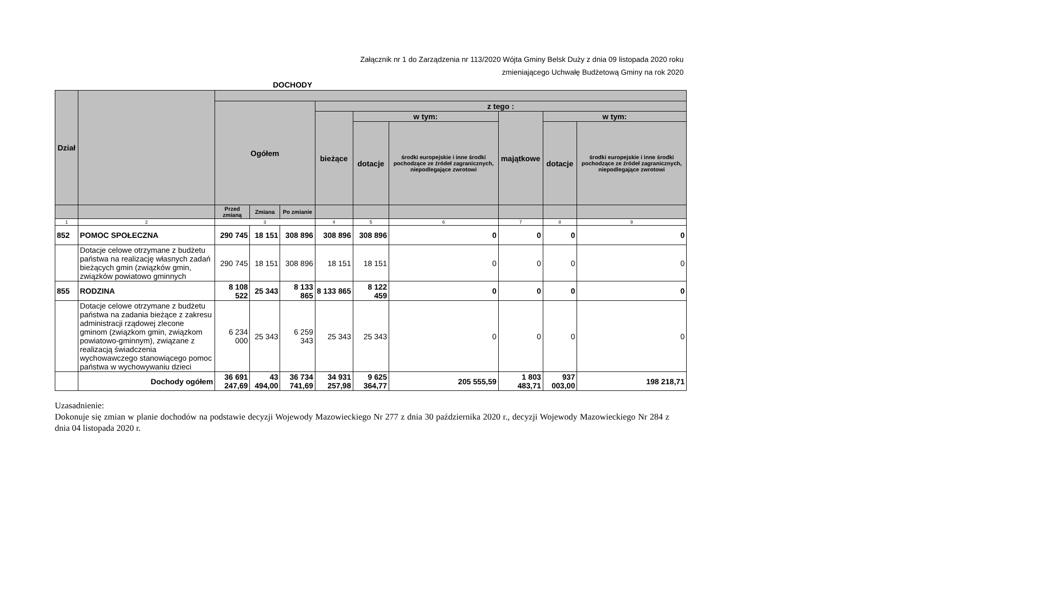Załącznik nr 1 do Zarządzenia nr 113/2020 Wójta Gminy Belsk Duży z dnia 09 listopada 2020 roku
zmieniającego Uchwałę Budżetową Gminy na rok 2020
DOCHODY
| Dział | | | | | | | | | | |
| --- | --- | --- | --- | --- | --- | --- | --- | --- | --- | --- |
| | | Ogółem | | | z tego : | | | | | |
| | | | | | bieżące | w tym: | | majątkowe | w tym: | |
| | | | | | | dotacje | środki europejskie i inne środki pochodzące ze źródeł zagranicznych, niepodlegające zwrotowi | | dotacje | środki europejskie i inne środki pochodzące ze źródeł zagranicznych, niepodlegające zwrotowi |
| | | Przed zmianą | Zmiana | Po zmianie | | | | | | |
| 1 | 2 | 3 | | | 4 | 5 | 6 | 7 | 8 | 9 |
| 852 | POMOC SPOŁECZNA | 290 745 | 18 151 | 308 896 | 308 896 | 308 896 | 0 | 0 | 0 | 0 |
| | Dotacje celowe otrzymane z budżetu państwa na realizację własnych zadań bieżących gmin (związków gmin, związków powiatowo gminnych | 290 745 | 18 151 | 308 896 | 18 151 | 18 151 | 0 | 0 | 0 | 0 |
| 855 | RODZINA | 8 108 522 | 25 343 | 8 133 865 | 8 133 865 | 8 122 459 | 0 | 0 | 0 | 0 |
| | Dotacje celowe otrzymane z budżetu państwa na zadania bieżące z zakresu administracji rządowej zlecone gminom (związkom gmin, związkom powiatowo-gminnym), związane z realizacją świadczenia wychowawczego stanowiącego pomoc państwa w wychowywaniu dzieci | 6 234 000 | 25 343 | 6 259 343 | 25 343 | 25 343 | 0 | 0 | 0 | 0 |
| | Dochody ogółem | 36 691 247,69 | 43 494,00 | 36 734 741,69 | 34 931 257,98 | 9 625 364,77 | 205 555,59 | 1 803 483,71 | 937 003,00 | 198 218,71 |
Uzasadnienie:
Dokonuje się zmian w planie dochodów na podstawie decyzji Wojewody Mazowieckiego Nr 277 z dnia 30 października 2020 r., decyzji Wojewody Mazowieckiego Nr 284 z dnia 04 listopada 2020 r.